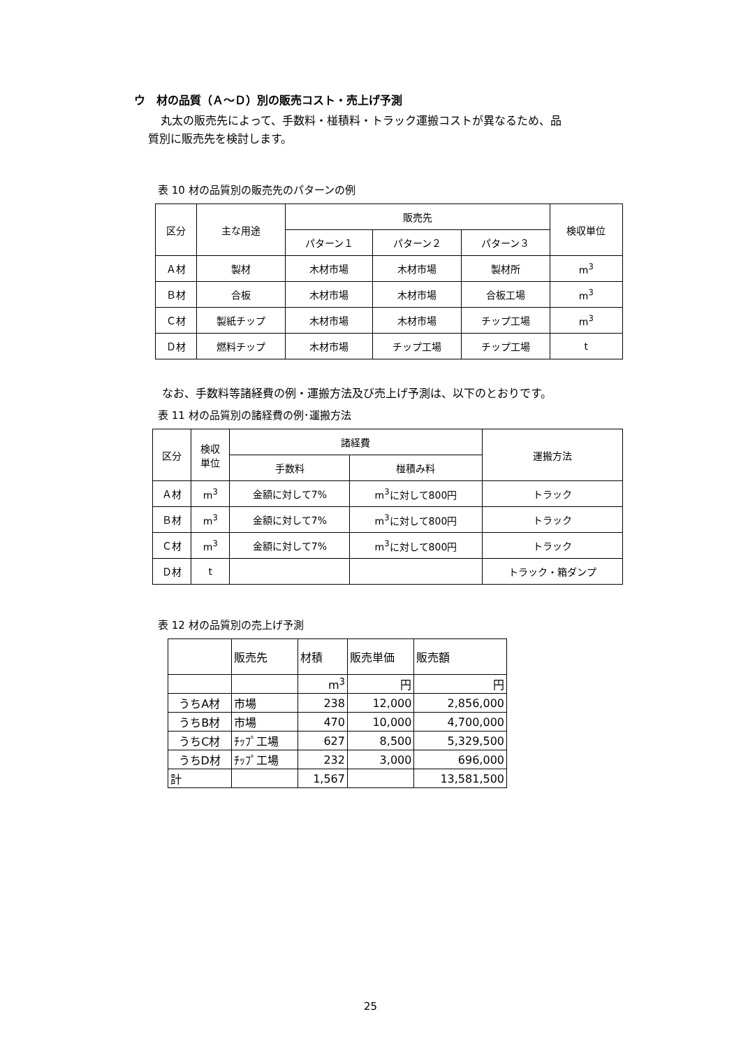ウ　材の品質（Ａ～Ｄ）別の販売コスト・売上げ予測
丸太の販売先によって、手数料・椪積料・トラック運搬コストが異なるため、品
質別に販売先を検討します。
表 10 材の品質別の販売先のパターンの例
| 区分 | 主な用途 | 販売先 | | | 検収単位 |
| --- | --- | --- | --- | --- | --- |
| | | パターン１ | パターン２ | パターン３ | |
| Ａ材 | 製材 | 木材市場 | 木材市場 | 製材所 | m<sup>3</sup> |
| Ｂ材 | 合板 | 木材市場 | 木材市場 | 合板工場 | m<sup>3</sup> |
| Ｃ材 | 製紙チップ | 木材市場 | 木材市場 | チップ工場 | m<sup>3</sup> |
| Ｄ材 | 燃料チップ | 木材市場 | チップ工場 | チップ工場 | t |
なお、手数料等諸経費の例・運搬方法及び売上げ予測は、以下のとおりです。
表 11 材の品質別の諸経費の例･運搬方法
| 区分 | 検収 単位 | 諸経費 | | 運搬方法 |
| --- | --- | --- | --- | --- |
| | | 手数料 | 椪積み料 | |
| Ａ材 | m<sup>3</sup> | 金額に対して7% | m<sup>3</sup>に対して800円 | トラック |
| Ｂ材 | m<sup>3</sup> | 金額に対して7% | m<sup>3</sup>に対して800円 | トラック |
| Ｃ材 | m<sup>3</sup> | 金額に対して7% | m<sup>3</sup>に対して800円 | トラック |
| Ｄ材 | t | | | トラック・箱ダンプ |
表 12 材の品質別の売上げ予測
| | 販売先 | 材積 | 販売単価 | 販売額 |
| | | m<sup>3</sup> | 円 | 円 |
| うちA材 | 市場 | 238 | 12,000 | 2,856,000 |
| うちB材 | 市場 | 470 | 10,000 | 4,700,000 |
| うちC材 | ﾁｯﾌﾟ工場 | 627 | 8,500 | 5,329,500 |
| うちD材 | ﾁｯﾌﾟ工場 | 232 | 3,000 | 696,000 |
| 計 | | 1,567 | | 13,581,500 |
25